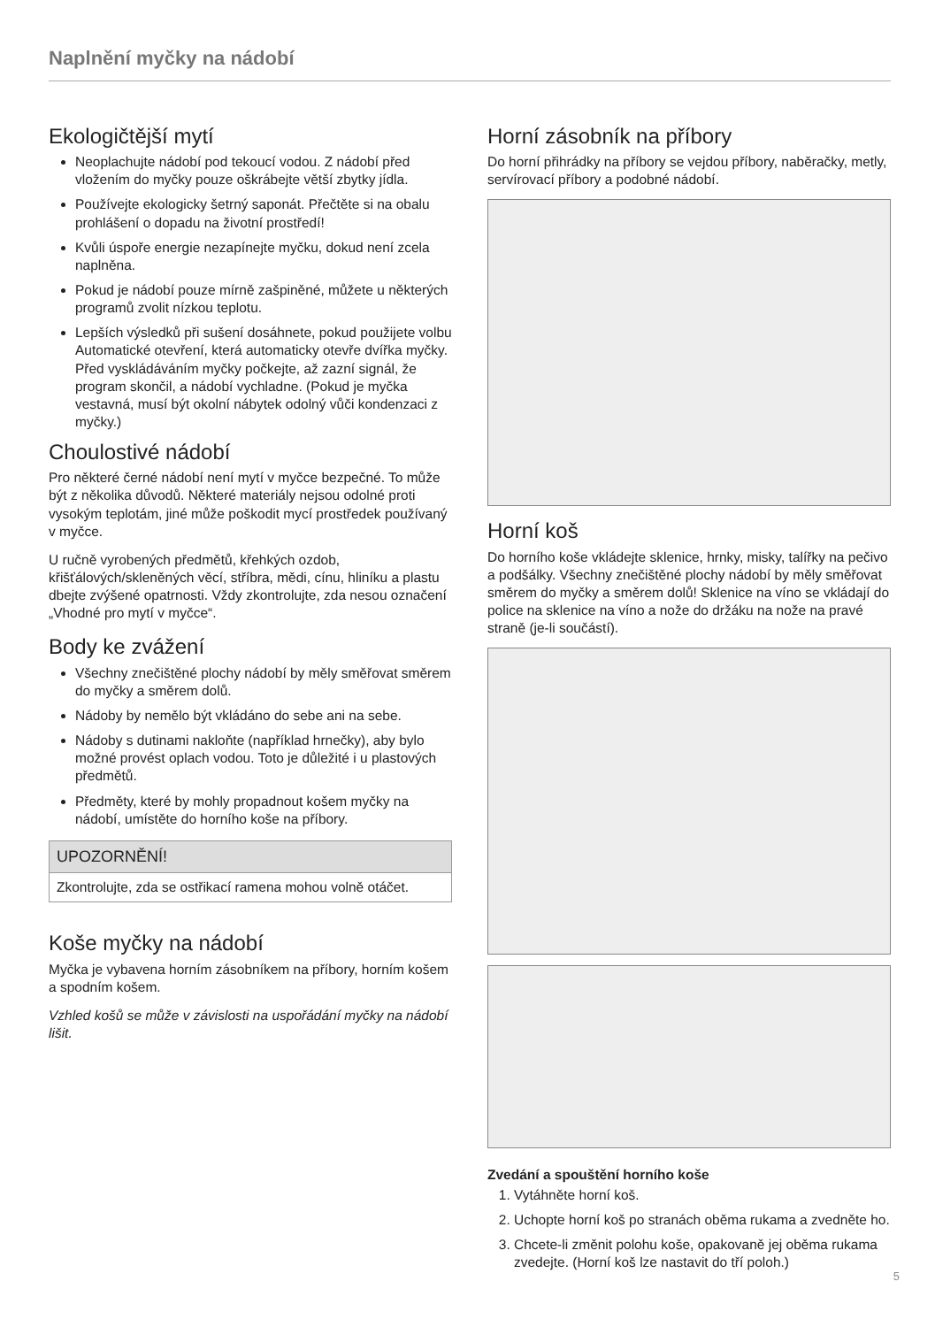Naplnění myčky na nádobí
Ekologičtější mytí
Neoplachujte nádobí pod tekoucí vodou. Z nádobí před vložením do myčky pouze oškrábejte větší zbytky jídla.
Používejte ekologicky šetrný saponát. Přečtěte si na obalu prohlášení o dopadu na životní prostředí!
Kvůli úspoře energie nezapínejte myčku, dokud není zcela naplněna.
Pokud je nádobí pouze mírně zašpiněné, můžete u některých programů zvolit nízkou teplotu.
Lepších výsledků při sušení dosáhnete, pokud použijete volbu Automatické otevření, která automaticky otevře dvířka myčky. Před vyskládáváním myčky počkejte, až zazní signál, že program skončil, a nádobí vychladne. (Pokud je myčka vestavná, musí být okolní nábytek odolný vůči kondenzaci z myčky.)
Choulostivé nádobí
Pro některé černé nádobí není mytí v myčce bezpečné. To může být z několika důvodů. Některé materiály nejsou odolné proti vysokým teplotám, jiné může poškodit mycí prostředek používaný v myčce.
U ručně vyrobených předmětů, křehkých ozdob, křišťálových/skleněných věcí, stříbra, mědi, cínu, hliníku a plastu dbejte zvýšené opatrnosti. Vždy zkontrolujte, zda nesou označení „Vhodné pro mytí v myčce“.
Body ke zvážení
Všechny znečištěné plochy nádobí by měly směřovat směrem do myčky a směrem dolů.
Nádoby by nemělo být vkládáno do sebe ani na sebe.
Nádoby s dutinami nakloňte (například hrnečky), aby bylo možné provést oplach vodou. Toto je důležité i u plastových předmětů.
Předměty, které by mohly propadnout košem myčky na nádobí, umístěte do horního koše na příbory.
UPOZORNĚNÍ!
Zkontrolujte, zda se ostřikací ramena mohou volně otáčet.
Koše myčky na nádobí
Myčka je vybavena horním zásobníkem na příbory, horním košem a spodním košem.
Vzhled košů se může v závislosti na uspořádání myčky na nádobí lišit.
Horní zásobník na příbory
Do horní přihrádky na příbory se vejdou příbory, naběračky, metly, servírovací příbory a podobné nádobí.
Horní koš
Do horního koše vkládejte sklenice, hrnky, misky, talířky na pečivo a podšálky. Všechny znečištěné plochy nádobí by měly směřovat směrem do myčky a směrem dolů! Sklenice na víno se vkládají do police na sklenice na víno a nože do držáku na nože na pravé straně (je-li součástí).
Zvedání a spouštění horního koše
1. Vytáhněte horní koš.
2. Uchopte horní koš po stranách oběma rukama a zvedněte ho.
3. Chcete-li změnit polohu koše, opakovaně jej oběma rukama zvedejte. (Horní koš lze nastavit do tří poloh.)
5